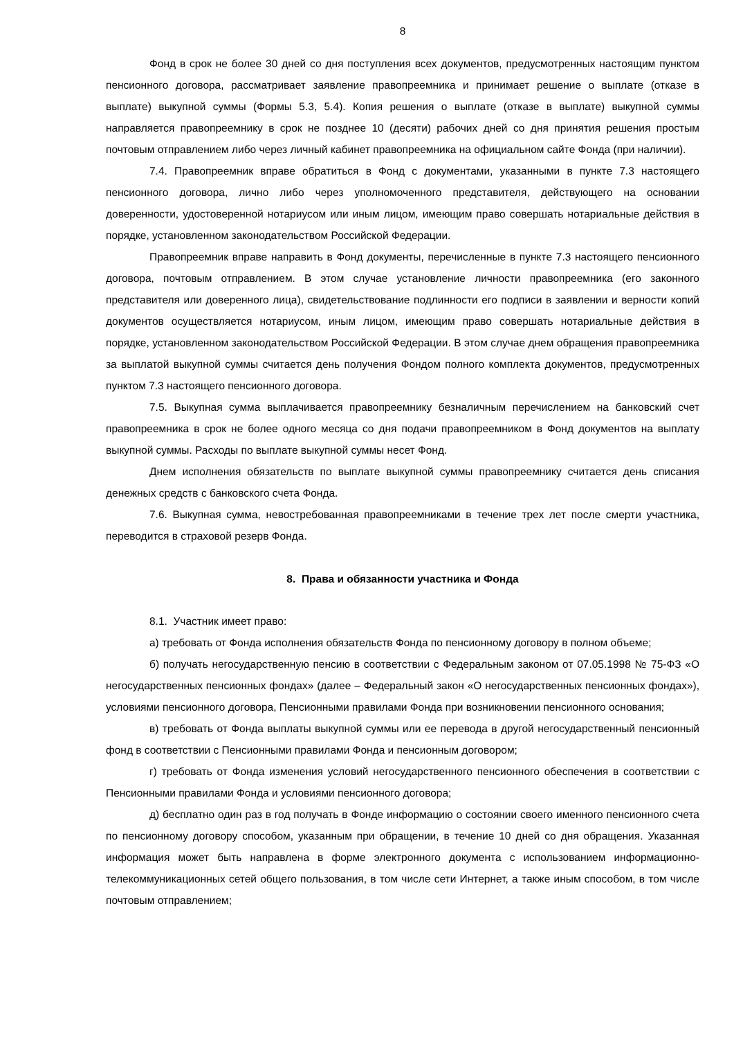8
Фонд в срок не более 30 дней со дня поступления всех документов, предусмотренных настоящим пунктом пенсионного договора, рассматривает заявление правопреемника и принимает решение о выплате (отказе в выплате) выкупной суммы (Формы 5.3, 5.4). Копия решения о выплате (отказе в выплате) выкупной суммы направляется правопреемнику в срок не позднее 10 (десяти) рабочих дней со дня принятия решения простым почтовым отправлением либо через личный кабинет правопреемника на официальном сайте Фонда (при наличии).
7.4. Правопреемник вправе обратиться в Фонд с документами, указанными в пункте 7.3 настоящего пенсионного договора, лично либо через уполномоченного представителя, действующего на основании доверенности, удостоверенной нотариусом или иным лицом, имеющим право совершать нотариальные действия в порядке, установленном законодательством Российской Федерации.
Правопреемник вправе направить в Фонд документы, перечисленные в пункте 7.3 настоящего пенсионного договора, почтовым отправлением. В этом случае установление личности правопреемника (его законного представителя или доверенного лица), свидетельствование подлинности его подписи в заявлении и верности копий документов осуществляется нотариусом, иным лицом, имеющим право совершать нотариальные действия в порядке, установленном законодательством Российской Федерации. В этом случае днем обращения правопреемника за выплатой выкупной суммы считается день получения Фондом полного комплекта документов, предусмотренных пунктом 7.3 настоящего пенсионного договора.
7.5. Выкупная сумма выплачивается правопреемнику безналичным перечислением на банковский счет правопреемника в срок не более одного месяца со дня подачи правопреемником в Фонд документов на выплату выкупной суммы. Расходы по выплате выкупной суммы несет Фонд.
Днем исполнения обязательств по выплате выкупной суммы правопреемнику считается день списания денежных средств с банковского счета Фонда.
7.6. Выкупная сумма, невостребованная правопреемниками в течение трех лет после смерти участника, переводится в страховой резерв Фонда.
8. Права и обязанности участника и Фонда
8.1. Участник имеет право:
а) требовать от Фонда исполнения обязательств Фонда по пенсионному договору в полном объеме;
б) получать негосударственную пенсию в соответствии с Федеральным законом от 07.05.1998 № 75-ФЗ «О негосударственных пенсионных фондах» (далее – Федеральный закон «О негосударственных пенсионных фондах»), условиями пенсионного договора, Пенсионными правилами Фонда при возникновении пенсионного основания;
в) требовать от Фонда выплаты выкупной суммы или ее перевода в другой негосударственный пенсионный фонд в соответствии с Пенсионными правилами Фонда и пенсионным договором;
г) требовать от Фонда изменения условий негосударственного пенсионного обеспечения в соответствии с Пенсионными правилами Фонда и условиями пенсионного договора;
д) бесплатно один раз в год получать в Фонде информацию о состоянии своего именного пенсионного счета по пенсионному договору способом, указанным при обращении, в течение 10 дней со дня обращения. Указанная информация может быть направлена в форме электронного документа с использованием информационно-телекоммуникационных сетей общего пользования, в том числе сети Интернет, а также иным способом, в том числе почтовым отправлением;